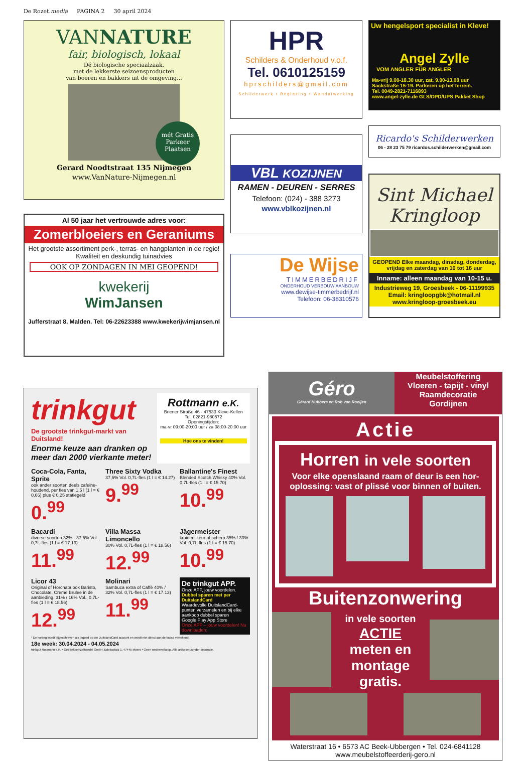De Rozet.media PAGINA 2 30 april 2024
VANNATURE
fair, biologisch, lokaal
Dé biologische speciaalzaak,
met de lekkerste seizoensproducten
van boeren en bakkers uit de omgeving...
mét Gratis Parkeer Plaatsen
Gerard Noodtstraat 135 Nijmegen
www.VanNature-Nijmegen.nl
Al 50 jaar het vertrouwde adres voor:
Zomerbloeiers en Geraniums
Het grootste assortiment perk-, terras- en hangplanten in de regio!
Kwaliteit en deskundig tuinadvies
OOK OP ZONDAGEN IN MEI GEOPEND!
kwekerij
WimJansen
Jufferstraat 8, Malden. Tel: 06-22623388 www.kwekerijwimjansen.nl
HPR
Schilders & Onderhoud v.o.f.
Tel. 0610125159
hprschilders@gmail.com
Schilderwerk • Beglazing • Wandafwerking
VBL KOZIJNEN
RAMEN - DEUREN - SERRES
Telefoon: (024) - 388 3273
www.vblkozijnen.nl
De Wijse
TIMMERBEDRIJF
ONDERHOUD VERBOUW AANBOUW
www.dewijse-timmerbedrijf.nl
Telefoon: 06-38310576
Uw hengelsport specialist in Kleve!
Angel Zylle
VOM ANGLER FÜR ANGLER
Ma-vrij 9.00-18.30 uur, zat. 9.00-13.00 uur
Sackstraße 15-19. Parkeren op het terrein.
Tel. 0049-2821-7116893
www.angel-zylle.de GLS/DPD/UPS Pakket Shop
Ricardo's Schilderwerken
06 - 28 23 75 79 ricardos.schilderwerken@gmail.com
Sint Michael Kringloop
GEOPEND Elke maandag, dinsdag, donderdag, vrijdag en zaterdag van 10 tot 16 uur
Inname: alleen maandag van 10-15 u.
Industrieweg 19, Groesbeek - 06-11199935
Email: kringloopgbk@hotmail.nl
www.kringloop-groesbeek.eu
trinkgut
De grootste trinkgut-markt van Duitsland!
Enorme keuze aan dranken op
meer dan 2000 vierkante meter!
Rottmann e.K.
Briener Straße 46 - 47533 Kleve-Kellen
Tel. 02821-980572
Openingstijden:
ma-vr 09:00-20:00 uur / za 08:00-20:00 uur
Hoe ons te vinden!
Coca-Cola, Fanta, Sprite
ook ander soorten deels cafeine-houdend, per fles van 1,5 l (1 l = € 0,66) plus € 0,25 statiegeld
0.<sup>99</sup>
Three Sixty Vodka
37,5% Vol. 0,7L-fles (1 l = € 14.27)
9.<sup>99</sup>
Ballantine's Finest
Blended Scotch Whisky 40% Vol. 0,7L-fles (1 l = € 15.70)
10.<sup>99</sup>
Bacardi
diverse soorten 32% - 37,5% Vol. 0,7L-fles (1 l = € 17.13)
11.<sup>99</sup>
Villa Massa Limoncello
30% Vol. 0,7L-fles (1 l = € 18.56)
12.<sup>99</sup>
Jägermeister
kruidenlikeur of scherp 35% / 33% Vol. 0,7L-fles (1 l = € 15.70)
10.<sup>99</sup>
Licor 43
Original of Horchata ook Baristo, Chocolate, Creme Brulee in de aanbieding, 31% / 16% Vol., 0,7L-fles (1 l = € 18.56)
12.<sup>99</sup>
Molinari
Sambuca extra of Caffè 40% / 32% Vol. 0,7L-fles (1 l = € 17.13)
11.<sup>99</sup>
De trinkgut APP.
Onze APP, jouw voordelen.
Dubbel sparen met per DuitslandCard
Waardevolle DuitslandCard-punten verzamelen en bij elke aankoop dubbel sparen
Google Play App Store
Onze APP – jouw voordelen! Nu downloaden:
¹ De korting wordt bijgeschreven als tegoed op uw DuitslandCard account en wordt niet direct aan de kassa verrekend.
18e week: 30.04.2024 - 04.05.2024
trinkgut Rottmann e.K. • Getränkeeinzelhandel GmbH, Edekaplatz 1, 47445 Moers • Geen wederverkoop. Alle artikelen zonder decoratie.
Géro
Gérard Hubbers en Rob van Rooijen
Meubelstoffering
Vloeren - tapijt - vinyl
Raamdecoratie
Gordijnen
Actie
Horren in vele soorten
Voor elke openslaand raam of deur is een hor-oplossing: vast of plissé voor binnen of buiten.
Buitenzonwering
in vele soorten
ACTIE
meten en montage gratis.
Waterstraat 16 • 6573 AC Beek-Ubbergen • Tel. 024-6841128
www.meubelstoffeerderij-gero.nl